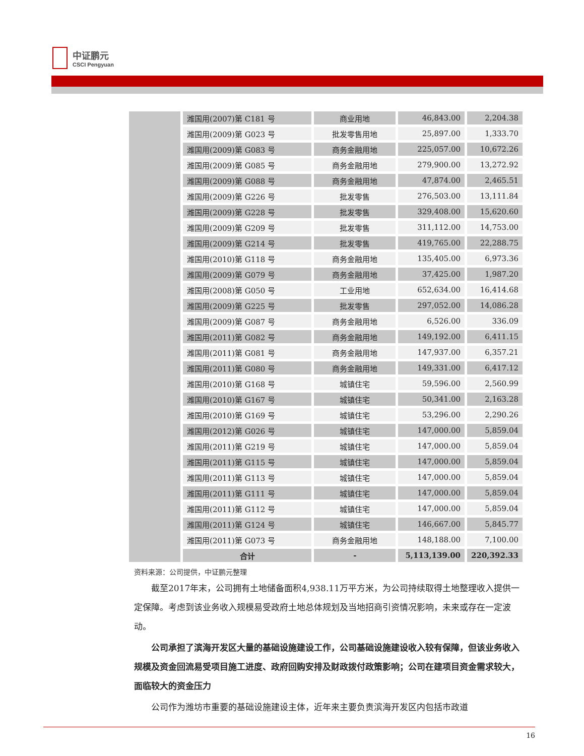中证鹏元
CSCI Pengyuan
| | 潍国用(2007)第 C181 号 | 商业用地 | 46,843.00 | 2,204.38 |
| | 潍国用(2009)第 G023 号 | 批发零售用地 | 25,897.00 | 1,333.70 |
| | 潍国用(2009)第 G083 号 | 商务金融用地 | 225,057.00 | 10,672.26 |
| | 潍国用(2009)第 G085 号 | 商务金融用地 | 279,900.00 | 13,272.92 |
| | 潍国用(2009)第 G088 号 | 商务金融用地 | 47,874.00 | 2,465.51 |
| | 潍国用(2009)第 G226 号 | 批发零售 | 276,503.00 | 13,111.84 |
| | 潍国用(2009)第 G228 号 | 批发零售 | 329,408.00 | 15,620.60 |
| | 潍国用(2009)第 G209 号 | 批发零售 | 311,112.00 | 14,753.00 |
| | 潍国用(2009)第 G214 号 | 批发零售 | 419,765.00 | 22,288.75 |
| | 潍国用(2010)第 G118 号 | 商务金融用地 | 135,405.00 | 6,973.36 |
| | 潍国用(2009)第 G079 号 | 商务金融用地 | 37,425.00 | 1,987.20 |
| | 潍国用(2008)第 G050 号 | 工业用地 | 652,634.00 | 16,414.68 |
| | 潍国用(2009)第 G225 号 | 批发零售 | 297,052.00 | 14,086.28 |
| | 潍国用(2009)第 G087 号 | 商务金融用地 | 6,526.00 | 336.09 |
| | 潍国用(2011)第 G082 号 | 商务金融用地 | 149,192.00 | 6,411.15 |
| | 潍国用(2011)第 G081 号 | 商务金融用地 | 147,937.00 | 6,357.21 |
| | 潍国用(2011)第 G080 号 | 商务金融用地 | 149,331.00 | 6,417.12 |
| | 潍国用(2010)第 G168 号 | 城镇住宅 | 59,596.00 | 2,560.99 |
| | 潍国用(2010)第 G167 号 | 城镇住宅 | 50,341.00 | 2,163.28 |
| | 潍国用(2010)第 G169 号 | 城镇住宅 | 53,296.00 | 2,290.26 |
| | 潍国用(2012)第 G026 号 | 城镇住宅 | 147,000.00 | 5,859.04 |
| | 潍国用(2011)第 G219 号 | 城镇住宅 | 147,000.00 | 5,859.04 |
| | 潍国用(2011)第 G115 号 | 城镇住宅 | 147,000.00 | 5,859.04 |
| | 潍国用(2011)第 G113 号 | 城镇住宅 | 147,000.00 | 5,859.04 |
| | 潍国用(2011)第 G111 号 | 城镇住宅 | 147,000.00 | 5,859.04 |
| | 潍国用(2011)第 G112 号 | 城镇住宅 | 147,000.00 | 5,859.04 |
| | 潍国用(2011)第 G124 号 | 城镇住宅 | 146,667.00 | 5,845.77 |
| | 潍国用(2011)第 G073 号 | 商务金融用地 | 148,188.00 | 7,100.00 |
| | 合计 | - | 5,113,139.00 | 220,392.33 |
资料来源：公司提供，中证鹏元整理
截至2017年末，公司拥有土地储备面积4,938.11万平方米，为公司持续取得土地整理收入提供一定保障。考虑到该业务收入规模易受政府土地总体规划及当地招商引资情况影响，未来或存在一定波动。
公司承担了滨海开发区大量的基础设施建设工作，公司基础设施建设收入较有保障，但该业务收入规模及资金回流易受项目施工进度、政府回购安排及财政拨付政策影响；公司在建项目资金需求较大，面临较大的资金压力
公司作为潍坊市重要的基础设施建设主体，近年来主要负责滨海开发区内包括市政道
16